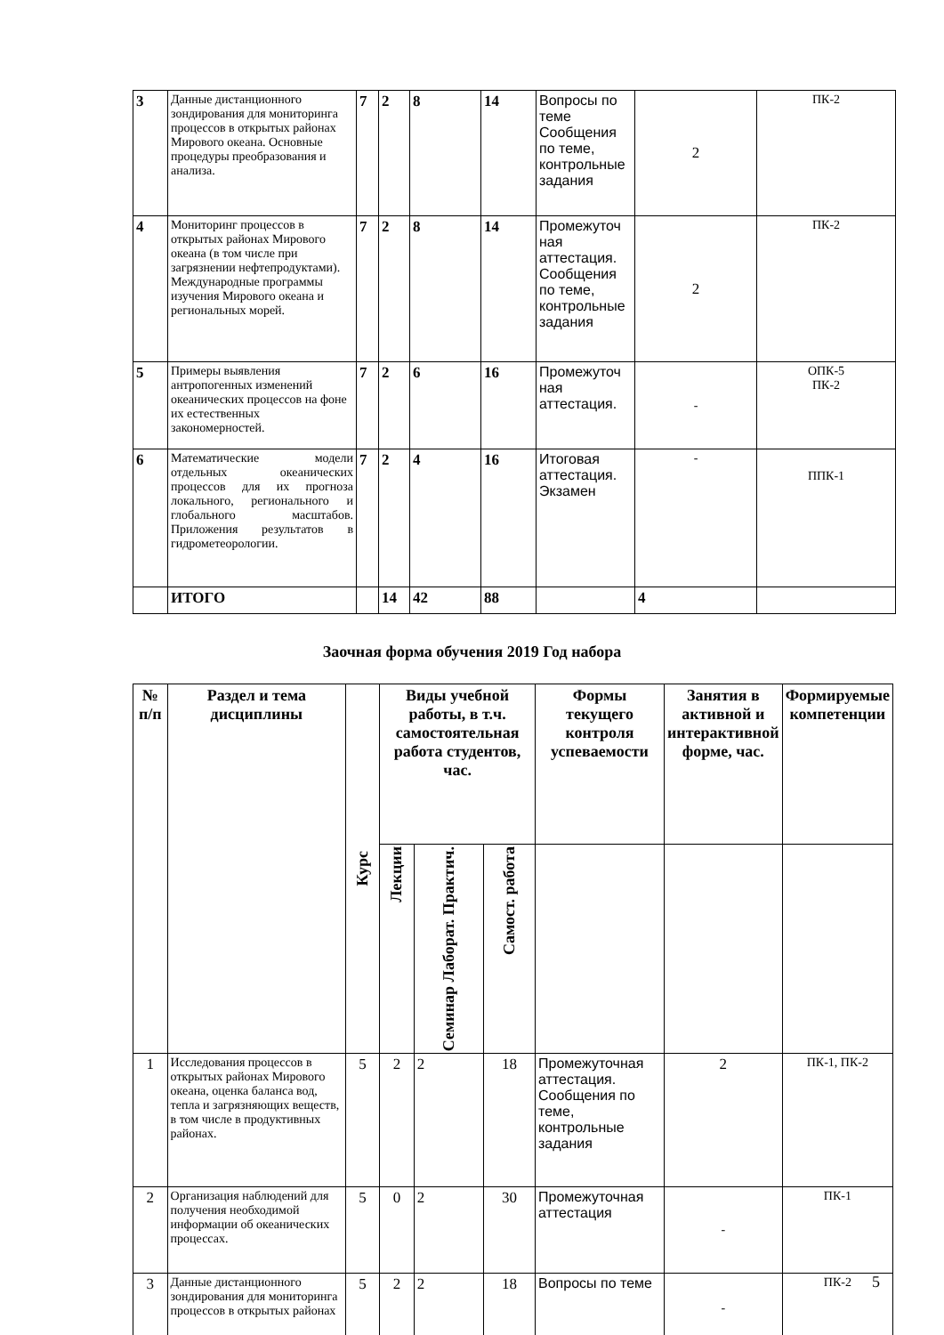| 3 | Данные дистанционного зондирования для мониторинга процессов в открытых районах Мирового океана. Основные процедуры преобразования и анализа. | 7 | 2 | 8 | 14 | Вопросы по теме Сообщения по теме, контрольные задания | 2 | ПК-2 |
| 4 | Мониторинг процессов в открытых районах Мирового океана (в том числе при загрязнении нефтепродуктами). Международные программы изучения Мирового океана и региональных морей. | 7 | 2 | 8 | 14 | Промежуточ ная аттестация. Сообщения по теме, контрольные задания | 2 | ПК-2 |
| 5 | Примеры выявления антропогенных изменений океанических процессов на фоне их естественных закономерностей. | 7 | 2 | 6 | 16 | Промежуточ ная аттестация. | - | ОПК-5 ПК-2 |
| 6 | Математические модели отдельных океанических процессов для их прогноза локального, регионального и глобального масштабов. Приложения результатов в гидрометеорологии. | 7 | 2 | 4 | 16 | Итоговая аттестация. Экзамен | - | ППК-1 |
| | ИТОГО | | 14 | 42 | 88 | | 4 | |
Заочная форма обучения 2019 Год набора
| № п/п | Раздел и тема дисциплины | Курс | Виды учебной работы, в т.ч. самостоятельная работа студентов, час. | | | Формы текущего контроля успеваемости | Занятия в активной и интерактивной форме, час. | Формируемые компетенции |
| --- | --- | --- | --- | --- | --- | --- | --- | --- |
| | | | Лекции | Семинар Лаборат. Практич. | Самост. работа | | | |
| 1 | Исследования процессов в открытых районах Мирового океана, оценка баланса вод, тепла и загрязняющих веществ, в том числе в продуктивных районах. | 5 | 2 | 2 | 18 | Промежуточная аттестация. Сообщения по теме, контрольные задания | 2 | ПК-1, ПК-2 |
| 2 | Организация наблюдений для получения необходимой информации об океанических процессах. | 5 | 0 | 2 | 30 | Промежуточная аттестация | - | ПК-1 |
| 3 | Данные дистанционного зондирования для мониторинга процессов в открытых районах | 5 | 2 | 2 | 18 | Вопросы по теме | - | ПК-2 |
5